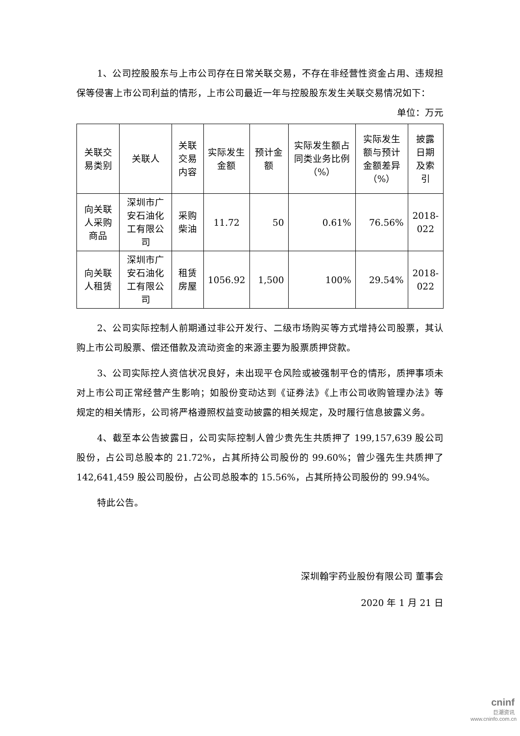1、公司控股股东与上市公司存在日常关联交易，不存在非经营性资金占用、违规担保等侵害上市公司利益的情形，上市公司最近一年与控股股东发生关联交易情况如下：
单位：万元
| 关联交易类别 | 关联人 | 关联交易内容 | 实际发生金额 | 预计金额 | 实际发生额占同类业务比例（%） | 实际发生额与预计金额差异（%） | 披露日期及索引 |
| --- | --- | --- | --- | --- | --- | --- | --- |
| 向关联人采购商品 | 深圳市广安石油化工有限公司 | 采购柴油 | 11.72 | 50 | 0.61% | 76.56% | 2018-022 |
| 向关联人租赁 | 深圳市广安石油化工有限公司 | 租赁房屋 | 1056.92 | 1,500 | 100% | 29.54% | 2018-022 |
2、公司实际控制人前期通过非公开发行、二级市场购买等方式增持公司股票，其认购上市公司股票、偿还借款及流动资金的来源主要为股票质押贷款。
3、公司实际控人资信状况良好，未出现平仓风险或被强制平仓的情形，质押事项未对上市公司正常经营产生影响；如股份变动达到《证券法》《上市公司收购管理办法》等规定的相关情形，公司将严格遵照权益变动披露的相关规定，及时履行信息披露义务。
4、截至本公告披露日，公司实际控制人曾少贵先生共质押了 199,157,639 股公司股份，占公司总股本的 21.72%，占其所持公司股份的 99.60%；曾少强先生共质押了 142,641,459 股公司股份，占公司总股本的 15.56%，占其所持公司股份的 99.94%。
特此公告。
深圳翰宇药业股份有限公司 董事会
2020 年 1 月 21 日
cninf
巨潮资讯
www.cninfo.com.cn